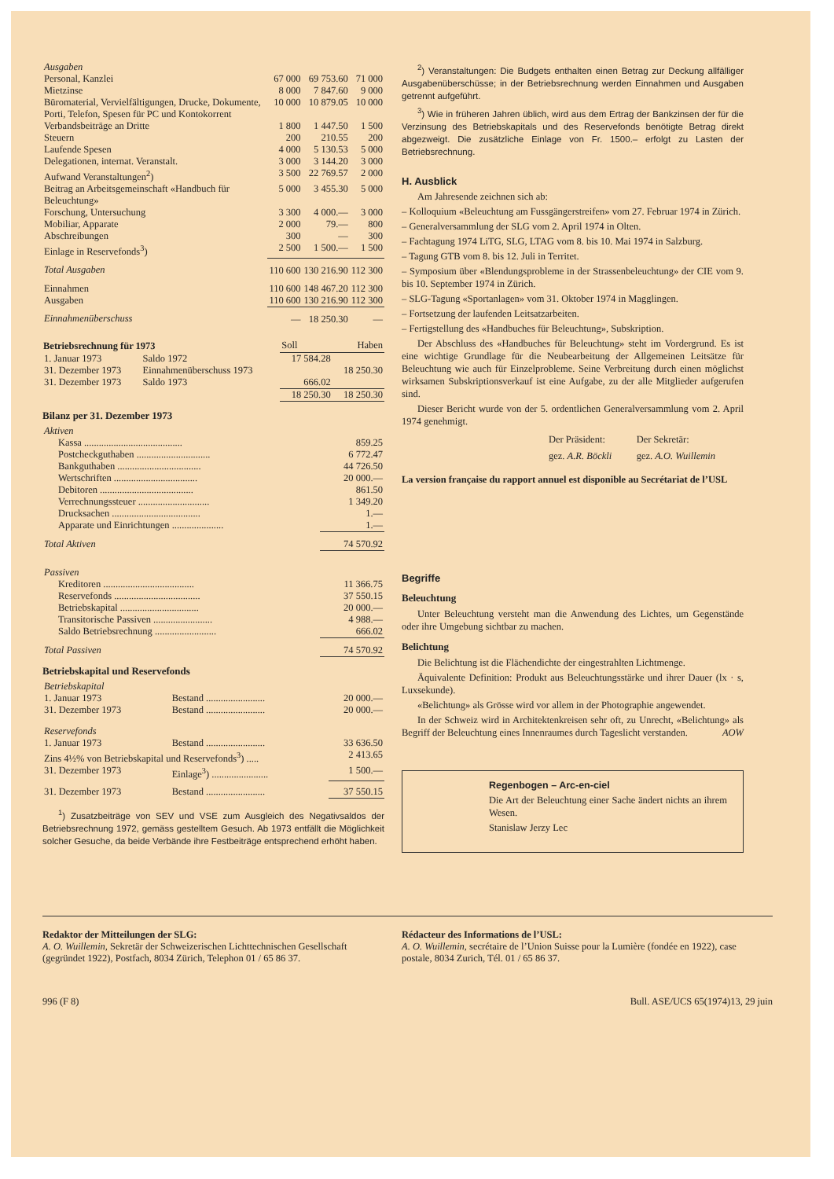| Ausgaben | | | |
| Personal, Kanzlei | 67 000 | 69 753.60 | 71 000 |
| Mietzinse | 8 000 | 7 847.60 | 9 000 |
| Büromaterial, Vervielfältigungen, Drucke, Dokumente, Porti, Telefon, Spesen für PC und Kontokorrent | 10 000 | 10 879.05 | 10 000 |
| Verbandsbeiträge an Dritte | 1 800 | 1 447.50 | 1 500 |
| Steuern | 200 | 210.55 | 200 |
| Laufende Spesen | 4 000 | 5 130.53 | 5 000 |
| Delegationen, internat. Veranstalt. | 3 000 | 3 144.20 | 3 000 |
| Aufwand Veranstaltungen<sup>2</sup>) | 3 500 | 22 769.57 | 2 000 |
| Beitrag an Arbeitsgemeinschaft «Handbuch für Beleuchtung» | 5 000 | 3 455.30 | 5 000 |
| Forschung, Untersuchung | 3 300 | 4 000.— | 3 000 |
| Mobiliar, Apparate | 2 000 | 79.— | 800 |
| Abschreibungen | 300 | — | 300 |
| Einlage in Reservefonds<sup>3</sup>) | 2 500 | 1 500.— | 1 500 |
| Total Ausgaben | 110 600 | 130 216.90 | 112 300 |
| Einnahmen | 110 600 | 148 467.20 | 112 300 |
| Ausgaben | 110 600 | 130 216.90 | 112 300 |
| Einnahmenüberschuss | — | 18 250.30 | — |
| Betriebsrechnung für 1973 | | Soll | Haben |
| 1. Januar 1973 | Saldo 1972 | 17 584.28 | |
| 31. Dezember 1973 | Einnahmenüberschuss 1973 | | 18 250.30 |
| 31. Dezember 1973 | Saldo 1973 | 666.02 | |
| | | 18 250.30 | 18 250.30 |
Bilanz per 31. Dezember 1973
| Aktiven | |
| Kassa ........................................ | 859.25 |
| Postcheckguthaben .............................. | 6 772.47 |
| Bankguthaben .................................. | 44 726.50 |
| Wertschriften .................................. | 20 000.— |
| Debitoren ...................................... | 861.50 |
| Verrechnungssteuer ............................. | 1 349.20 |
| Drucksachen .................................... | 1.— |
| Apparate und Einrichtungen ..................... | 1.— |
| Total Aktiven | 74 570.92 |
| Passiven | |
| Kreditoren ..................................... | 11 366.75 |
| Reservefonds ................................... | 37 550.15 |
| Betriebskapital ................................ | 20 000.— |
| Transitorische Passiven ........................ | 4 988.— |
| Saldo Betriebsrechnung ......................... | 666.02 |
| Total Passiven | 74 570.92 |
Betriebskapital und Reservefonds
| Betriebskapital | | |
| 1. Januar 1973 | Bestand ........................ | 20 000.— |
| 31. Dezember 1973 | Bestand ........................ | 20 000.— |
| Reservefonds | | |
| 1. Januar 1973 | Bestand ........................ | 33 636.50 |
| Zins 4½% von Betriebskapital und Reservefonds<sup>3</sup>) ..... | | 2 413.65 |
| 31. Dezember 1973 | Einlage<sup>3</sup>) ....................... | 1 500.— |
| 31. Dezember 1973 | Bestand ........................ | 37 550.15 |
<sup>1</sup>) Zusatzbeiträge von SEV und VSE zum Ausgleich des Negativsaldos der Betriebsrechnung 1972, gemäss gestelltem Gesuch. Ab 1973 entfällt die Möglichkeit solcher Gesuche, da beide Verbände ihre Festbeiträge entsprechend erhöht haben.
<sup>2</sup>) Veranstaltungen: Die Budgets enthalten einen Betrag zur Deckung allfälliger Ausgabenüberschüsse; in der Betriebsrechnung werden Einnahmen und Ausgaben getrennt aufgeführt.
<sup>3</sup>) Wie in früheren Jahren üblich, wird aus dem Ertrag der Bankzinsen der für die Verzinsung des Betriebskapitals und des Reservefonds benötigte Betrag direkt abgezweigt. Die zusätzliche Einlage von Fr. 1500.– erfolgt zu Lasten der Betriebsrechnung.
H. Ausblick
Am Jahresende zeichnen sich ab:
– Kolloquium «Beleuchtung am Fussgängerstreifen» vom 27. Februar 1974 in Zürich.
– Generalversammlung der SLG vom 2. April 1974 in Olten.
– Fachtagung 1974 LiTG, SLG, LTAG vom 8. bis 10. Mai 1974 in Salzburg.
– Tagung GTB vom 8. bis 12. Juli in Territet.
– Symposium über «Blendungsprobleme in der Strassenbeleuchtung» der CIE vom 9. bis 10. September 1974 in Zürich.
– SLG-Tagung «Sportanlagen» vom 31. Oktober 1974 in Magglingen.
– Fortsetzung der laufenden Leitsatzarbeiten.
– Fertigstellung des «Handbuches für Beleuchtung», Subskription.
Der Abschluss des «Handbuches für Beleuchtung» steht im Vordergrund. Es ist eine wichtige Grundlage für die Neubearbeitung der Allgemeinen Leitsätze für Beleuchtung wie auch für Einzelprobleme. Seine Verbreitung durch einen möglichst wirksamen Subskriptionsverkauf ist eine Aufgabe, zu der alle Mitglieder aufgerufen sind.
Dieser Bericht wurde von der 5. ordentlichen Generalversammlung vom 2. April 1974 genehmigt.
| Der Präsident: | Der Sekretär: |
| gez. A.R. Böckli | gez. A.O. Wuillemin |
La version française du rapport annuel est disponible au Secrétariat de l’USL
Begriffe
Beleuchtung
Unter Beleuchtung versteht man die Anwendung des Lichtes, um Gegenstände oder ihre Umgebung sichtbar zu machen.
Belichtung
Die Belichtung ist die Flächendichte der eingestrahlten Lichtmenge.
Äquivalente Definition: Produkt aus Beleuchtungsstärke und ihrer Dauer (lx · s, Luxsekunde).
«Belichtung» als Grösse wird vor allem in der Photographie angewendet.
In der Schweiz wird in Architektenkreisen sehr oft, zu Unrecht, «Belichtung» als Begriff der Beleuchtung eines Innenraumes durch Tageslicht verstanden. AOW
Regenbogen – Arc-en-ciel
Die Art der Beleuchtung einer Sache ändert nichts an ihrem Wesen.
Stanislaw Jerzy Lec
Redaktor der Mitteilungen der SLG:
A. O. Wuillemin, Sekretär der Schweizerischen Lichttechnischen Gesellschaft (gegründet 1922), Postfach, 8034 Zürich, Telephon 01 / 65 86 37.
Rédacteur des Informations de l’USL:
A. O. Wuillemin, secrétaire de l’Union Suisse pour la Lumière (fondée en 1922), case postale, 8034 Zurich, Tél. 01 / 65 86 37.
996 (F 8) Bull. ASE/UCS 65(1974)13, 29 juin